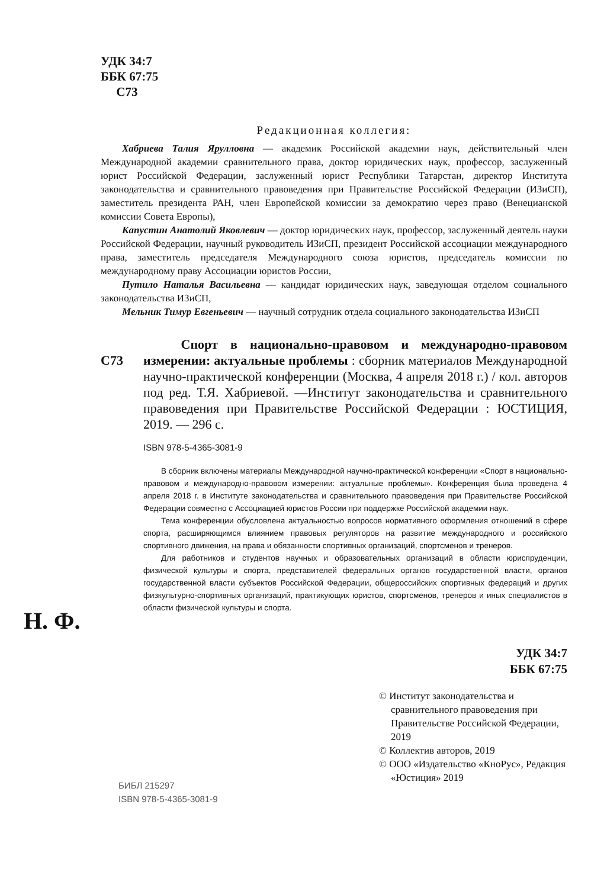УДК 34:7
ББК 67:75
С73
Редакционная коллегия:
Хабриева Талия Ярулловна — академик Российской академии наук, действительный член Международной академии сравнительного права, доктор юридических наук, профессор, заслуженный юрист Российской Федерации, заслуженный юрист Республики Татарстан, директор Института законодательства и сравнительного правоведения при Правительстве Российской Федерации (ИЗиСП), заместитель президента РАН, член Европейской комиссии за демократию через право (Венецианской комиссии Совета Европы),
Капустин Анатолий Яковлевич — доктор юридических наук, профессор, заслуженный деятель науки Российской Федерации, научный руководитель ИЗиСП, президент Российской ассоциации международного права, заместитель председателя Международного союза юристов, председатель комиссии по международному праву Ассоциации юристов России,
Путило Наталья Васильевна — кандидат юридических наук, заведующая отделом социального законодательства ИЗиСП,
Мельник Тимур Евгеньевич — научный сотрудник отдела социального законодательства ИЗиСП
С73
Спорт в национально-правовом и международно-правовом измерении: актуальные проблемы : сборник материалов Международной научно-практической конференции (Москва, 4 апреля 2018 г.) / кол. авторов под ред. Т.Я. Хабриевой. —Институт законодательства и сравнительного правоведения при Правительстве Российской Федерации : ЮСТИЦИЯ, 2019. — 296 с.
ISBN 978-5-4365-3081-9
В сборник включены материалы Международной научно-практической конференции «Спорт в национально-правовом и международно-правовом измерении: актуальные проблемы». Конференция была проведена 4 апреля 2018 г. в Институте законодательства и сравнительного правоведения при Правительстве Российской Федерации совместно с Ассоциацией юристов России при поддержке Российской академии наук.
Тема конференции обусловлена актуальностью вопросов нормативного оформления отношений в сфере спорта, расширяющимся влиянием правовых регуляторов на развитие международного и российского спортивного движения, на права и обязанности спортивных организаций, спортсменов и тренеров.
Для работников и студентов научных и образовательных организаций в области юриспруденции, физической культуры и спорта, представителей федеральных органов государственной власти, органов государственной власти субъектов Российской Федерации, общероссийских спортивных федераций и других физкультурно-спортивных организаций, практикующих юристов, спортсменов, тренеров и иных специалистов в области физической культуры и спорта.
Н. Ф.
УДК 34:7
ББК 67:75
© Институт законодательства и сравнительного правоведения при Правительстве Российской Федерации, 2019
© Коллектив авторов, 2019
© ООО «Издательство «КноРус», Редакция «Юстиция» 2019
БИБЛ 215297
ISBN 978-5-4365-3081-9